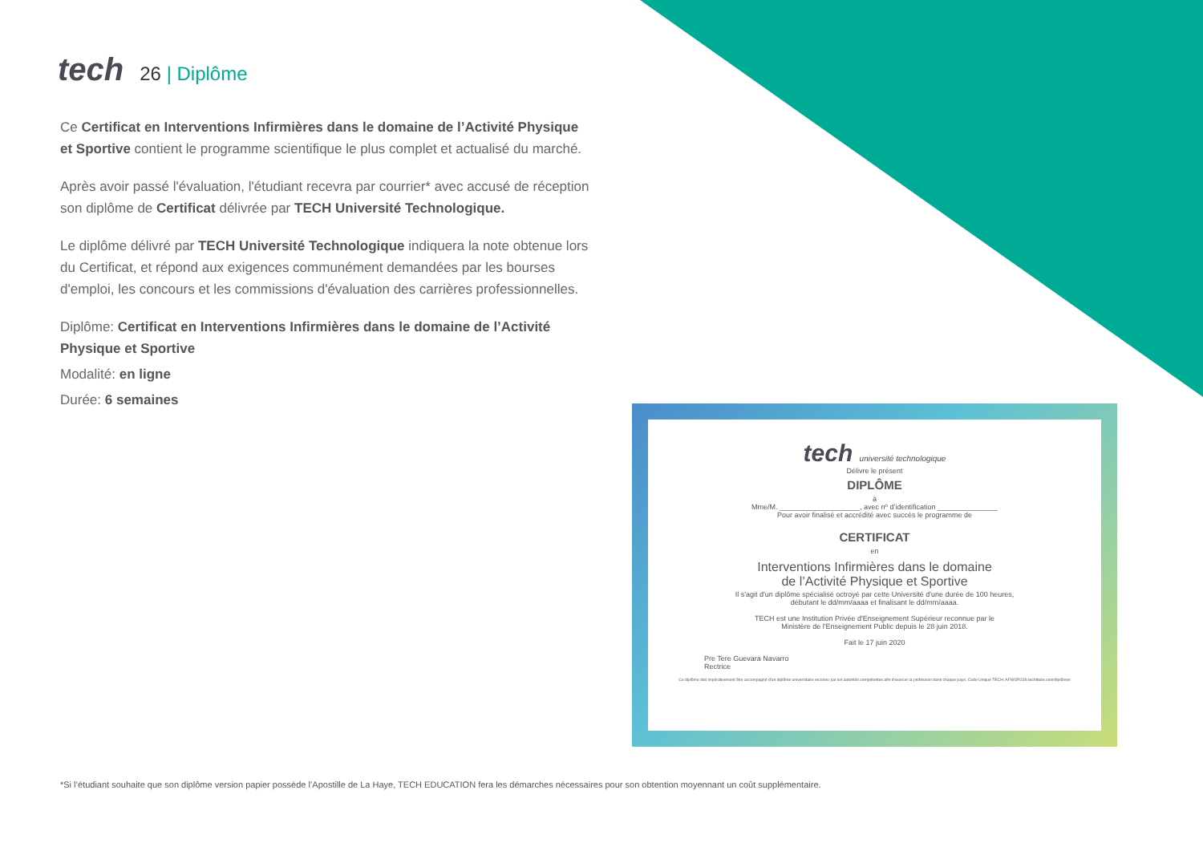tech
26 | Diplôme
Ce Certificat en Interventions Infirmières dans le domaine de l’Activité Physique et Sportive contient le programme scientifique le plus complet et actualisé du marché.
Après avoir passé l'évaluation, l'étudiant recevra par courrier* avec accusé de réception son diplôme de Certificat délivrée par TECH Université Technologique.
Le diplôme délivré par TECH Université Technologique indiquera la note obtenue lors du Certificat, et répond aux exigences communément demandées par les bourses d'emploi, les concours et les commissions d'évaluation des carrières professionnelles.
Diplôme: Certificat en Interventions Infirmières dans le domaine de l’Activité Physique et Sportive
Modalité: en ligne
Durée: 6 semaines
tech université technologique
Délivre le présent
DIPLÔME
à
Mme/M. ____________________, avec nº d’identification _______________
Pour avoir finalisé et accrédité avec succès le programme de
CERTIFICAT
en
Interventions Infirmières dans le domaine
de l’Activité Physique et Sportive
Il s'agit d'un diplôme spécialisé octroyé par cette Université d'une durée de 100 heures,
débutant le dd/mm/aaaa et finalisant le dd/mm/aaaa.
TECH est une Institution Privée d'Enseignement Supérieur reconnue par le
Ministère de l'Enseignement Public depuis le 28 juin 2018.
Fait le 17 juin 2020
Pre Tere Guevara Navarro
Rectrice
Ce diplôme doit impérativement être accompagné d'un diplôme universitaire reconnu par les autorités compétentes afin d'exercer la profession dans chaque pays. Code Unique TECH: AFWOR23S techtitute.com/diplômes
*Si l’étudiant souhaite que son diplôme version papier possède l’Apostille de La Haye, TECH EDUCATION fera les démarches nécessaires pour son obtention moyennant un coût supplémentaire.